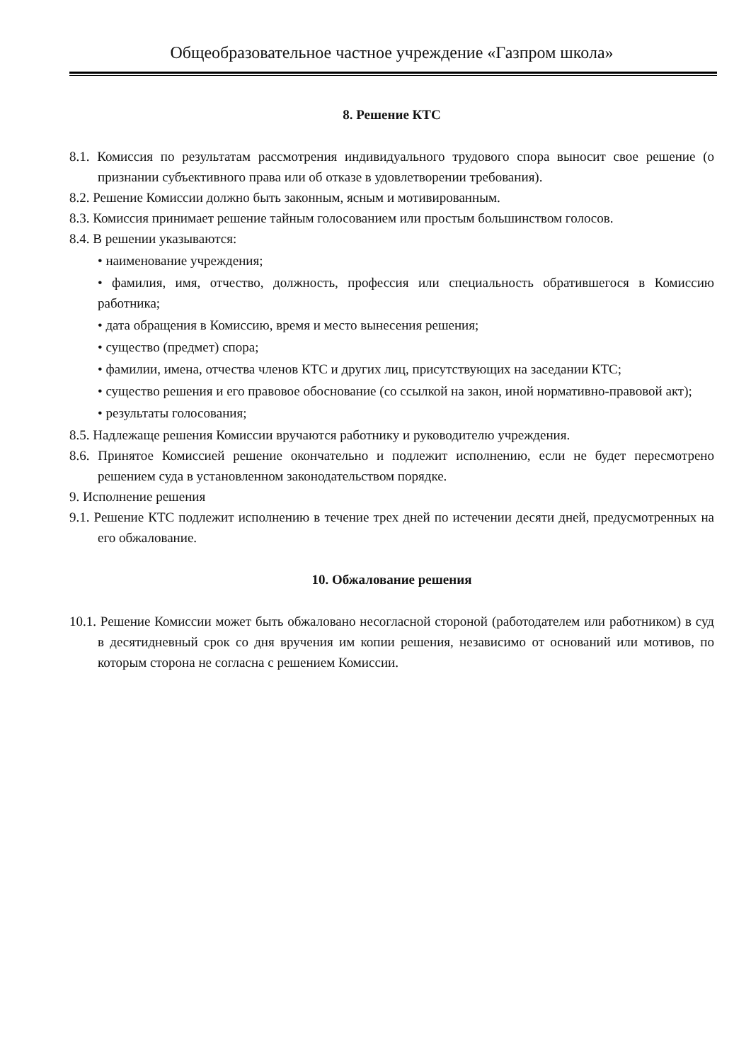Общеобразовательное частное учреждение «Газпром школа»
8. Решение КТС
8.1. Комиссия по результатам рассмотрения индивидуального трудового спора выносит свое решение (о признании субъективного права или об отказе в удовлетворении требования).
8.2. Решение Комиссии должно быть законным, ясным и мотивированным.
8.3. Комиссия принимает решение тайным голосованием или простым большинством голосов.
8.4. В решении указываются:
• наименование учреждения;
• фамилия, имя, отчество, должность, профессия или специальность обратившегося в Комиссию работника;
• дата обращения в Комиссию, время и место вынесения решения;
• существо (предмет) спора;
• фамилии, имена, отчества членов КТС и других лиц, присутствующих на заседании КТС;
• существо решения и его правовое обоснование (со ссылкой на закон, иной нормативно-правовой акт);
• результаты голосования;
8.5. Надлежаще решения Комиссии вручаются работнику и руководителю учреждения.
8.6. Принятое Комиссией решение окончательно и подлежит исполнению, если не будет пересмотрено решением суда в установленном законодательством порядке.
9. Исполнение решения
9.1. Решение КТС подлежит исполнению в течение трех дней по истечении десяти дней, предусмотренных на его обжалование.
10. Обжалование решения
10.1. Решение Комиссии может быть обжаловано несогласной стороной (работодателем или работником) в суд в десятидневный срок со дня вручения им копии решения, независимо от оснований или мотивов, по которым сторона не согласна с решением Комиссии.